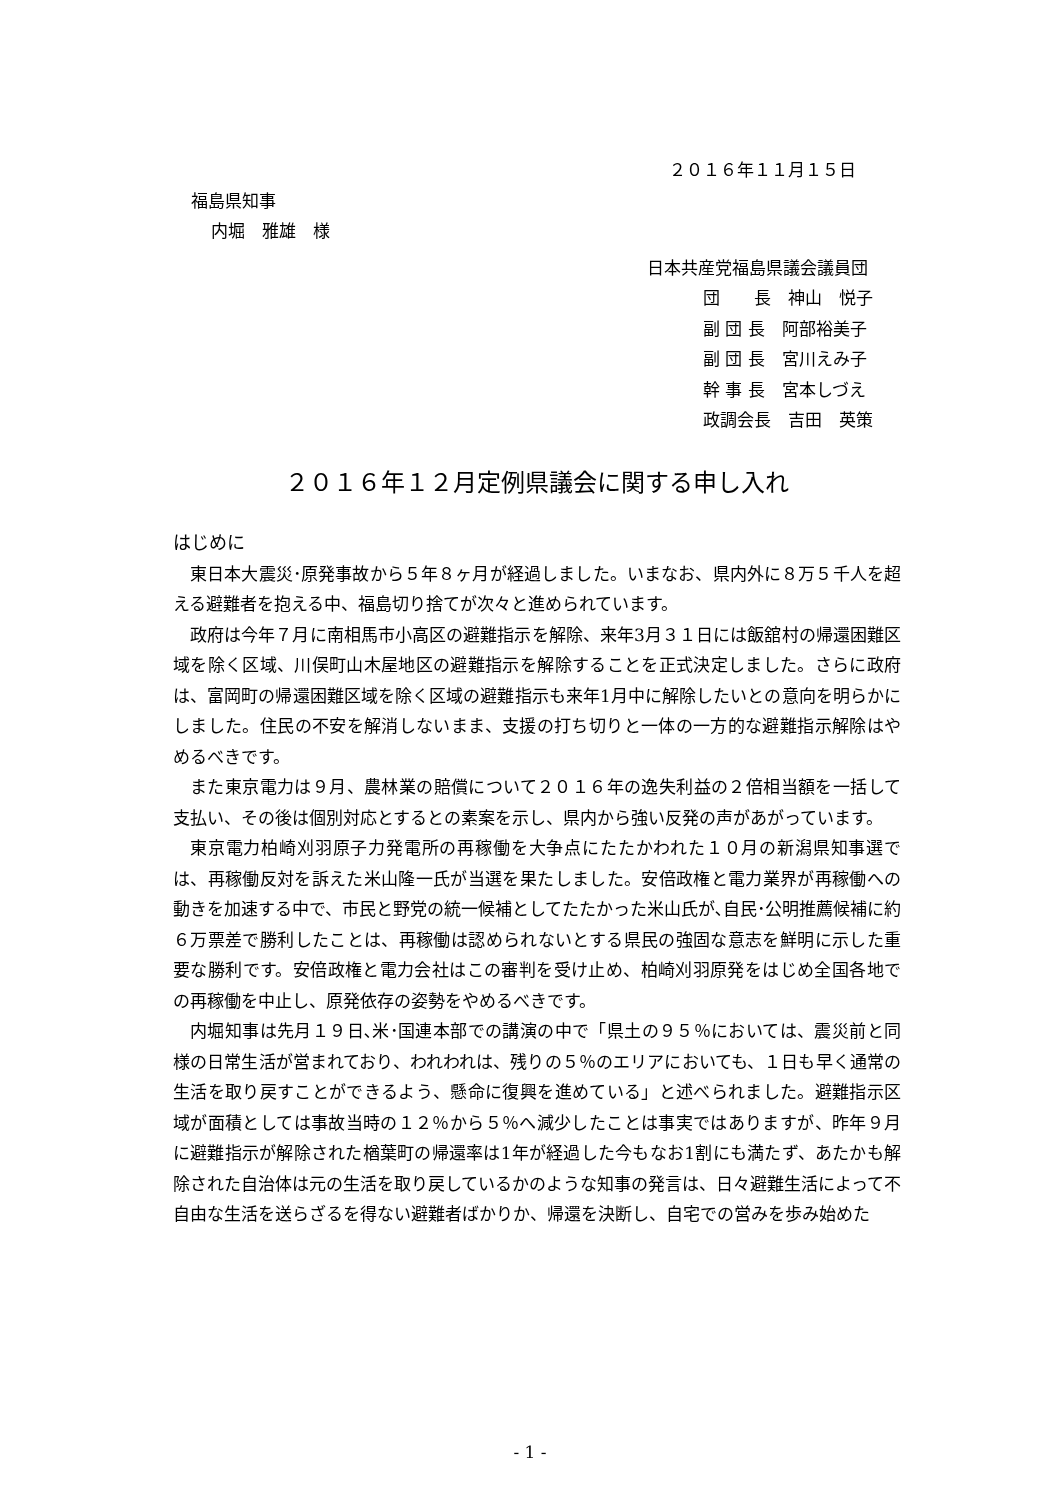２０１６年１１月１５日
福島県知事
内堀　雅雄　様
日本共産党福島県議会議員団
団　　長　神山　悦子
副 団 長　阿部裕美子
副 団 長　宮川えみ子
幹 事 長　宮本しづえ
政調会長　吉田　英策
２０１６年１２月定例県議会に関する申し入れ
はじめに
東日本大震災･原発事故から５年８ヶ月が経過しました。いまなお、県内外に８万５千人を超える避難者を抱える中、福島切り捨てが次々と進められています。
政府は今年７月に南相馬市小高区の避難指示を解除、来年3月３１日には飯舘村の帰還困難区域を除く区域、川俣町山木屋地区の避難指示を解除することを正式決定しました。さらに政府は、富岡町の帰還困難区域を除く区域の避難指示も来年1月中に解除したいとの意向を明らかにしました。住民の不安を解消しないまま、支援の打ち切りと一体の一方的な避難指示解除はやめるべきです。
また東京電力は９月、農林業の賠償について２０１６年の逸失利益の２倍相当額を一括して支払い、その後は個別対応とするとの素案を示し、県内から強い反発の声があがっています。
東京電力柏崎刈羽原子力発電所の再稼働を大争点にたたかわれた１０月の新潟県知事選では、再稼働反対を訴えた米山隆一氏が当選を果たしました。安倍政権と電力業界が再稼働への動きを加速する中で、市民と野党の統一候補としてたたかった米山氏が､自民･公明推薦候補に約６万票差で勝利したことは、再稼働は認められないとする県民の強固な意志を鮮明に示した重要な勝利です。安倍政権と電力会社はこの審判を受け止め、柏崎刈羽原発をはじめ全国各地での再稼働を中止し、原発依存の姿勢をやめるべきです。
内堀知事は先月１９日､米･国連本部での講演の中で「県土の９５％においては、震災前と同様の日常生活が営まれており、われわれは、残りの５％のエリアにおいても、１日も早く通常の生活を取り戻すことができるよう、懸命に復興を進めている」と述べられました。避難指示区域が面積としては事故当時の１２％から５％へ減少したことは事実ではありますが、昨年９月に避難指示が解除された楢葉町の帰還率は1年が経過した今もなお1割にも満たず、あたかも解除された自治体は元の生活を取り戻しているかのような知事の発言は、日々避難生活によって不自由な生活を送らざるを得ない避難者ばかりか、帰還を決断し、自宅での営みを歩み始めた
- 1 -